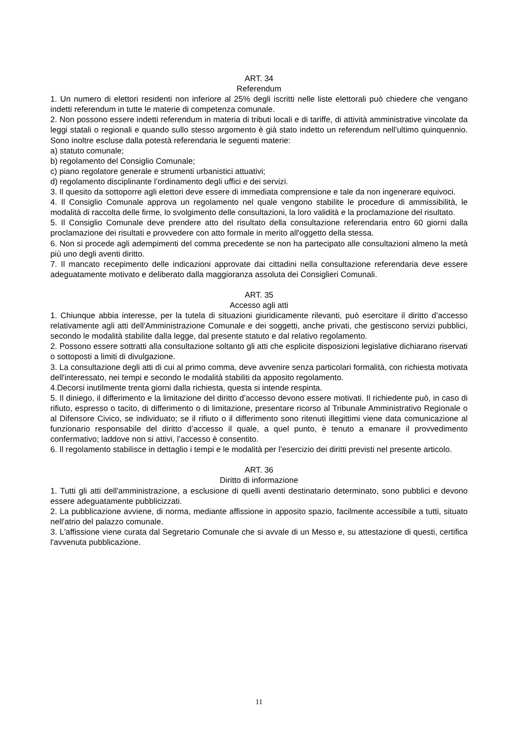ART. 34
Referendum
1. Un numero di elettori residenti non inferiore al 25% degli iscritti nelle liste elettorali può chiedere che vengano indetti referendum in tutte le materie di competenza comunale.
2. Non possono essere indetti referendum in materia di tributi locali e di tariffe, di attività amministrative vincolate da leggi statali o regionali e quando sullo stesso argomento è già stato indetto un referendum nell'ultimo quinquennio. Sono inoltre escluse dalla potestà referendaria le seguenti materie:
a) statuto comunale;
b) regolamento del Consiglio Comunale;
c) piano regolatore generale e strumenti urbanistici attuativi;
d) regolamento disciplinante l’ordinamento degli uffici e dei servizi.
3. Il quesito da sottoporre agli elettori deve essere di immediata comprensione e tale da non ingenerare equivoci.
4. Il Consiglio Comunale approva un regolamento nel quale vengono stabilite le procedure di ammissibilità, le modalità di raccolta delle firme, lo svolgimento delle consultazioni, la loro validità e la proclamazione del risultato.
5. Il Consiglio Comunale deve prendere atto del risultato della consultazione referendaria entro 60 giorni dalla proclamazione dei risultati e provvedere con atto formale in merito all'oggetto della stessa.
6. Non si procede agli adempimenti del comma precedente se non ha partecipato alle consultazioni almeno la metà più uno degli aventi diritto.
7. Il mancato recepimento delle indicazioni approvate dai cittadini nella consultazione referendaria deve essere adeguatamente motivato e deliberato dalla maggioranza assoluta dei Consiglieri Comunali.
ART. 35
Accesso agli atti
1. Chiunque abbia interesse, per la tutela di situazioni giuridicamente rilevanti, può esercitare il diritto d’accesso relativamente agli atti dell'Amministrazione Comunale e dei soggetti, anche privati, che gestiscono servizi pubblici, secondo le modalità stabilite dalla legge, dal presente statuto e dal relativo regolamento.
2. Possono essere sottratti alla consultazione soltanto gli atti che esplicite disposizioni legislative dichiarano riservati o sottoposti a limiti di divulgazione.
3. La consultazione degli atti di cui al primo comma, deve avvenire senza particolari formalità, con richiesta motivata dell'interessato, nei tempi e secondo le modalità stabiliti da apposito regolamento.
4.Decorsi inutilmente trenta giorni dalla richiesta, questa si intende respinta.
5. Il diniego, il differimento e la limitazione del diritto d’accesso devono essere motivati. Il richiedente può, in caso di rifiuto, espresso o tacito, di differimento o di limitazione, presentare ricorso al Tribunale Amministrativo Regionale o al Difensore Civico, se individuato; se il rifiuto o il differimento sono ritenuti illegittimi viene data comunicazione al funzionario responsabile del diritto d’accesso il quale, a quel punto, è tenuto a emanare il provvedimento confermativo; laddove non si attivi, l’accesso è consentito.
6. Il regolamento stabilisce in dettaglio i tempi e le modalità per l’esercizio dei diritti previsti nel presente articolo.
ART. 36
Diritto di informazione
1. Tutti gli atti dell'amministrazione, a esclusione di quelli aventi destinatario determinato, sono pubblici e devono essere adeguatamente pubblicizzati.
2. La pubblicazione avviene, di norma, mediante affissione in apposito spazio, facilmente accessibile a tutti, situato nell'atrio del palazzo comunale.
3. L'affissione viene curata dal Segretario Comunale che si avvale di un Messo e, su attestazione di questi, certifica l'avvenuta pubblicazione.
11